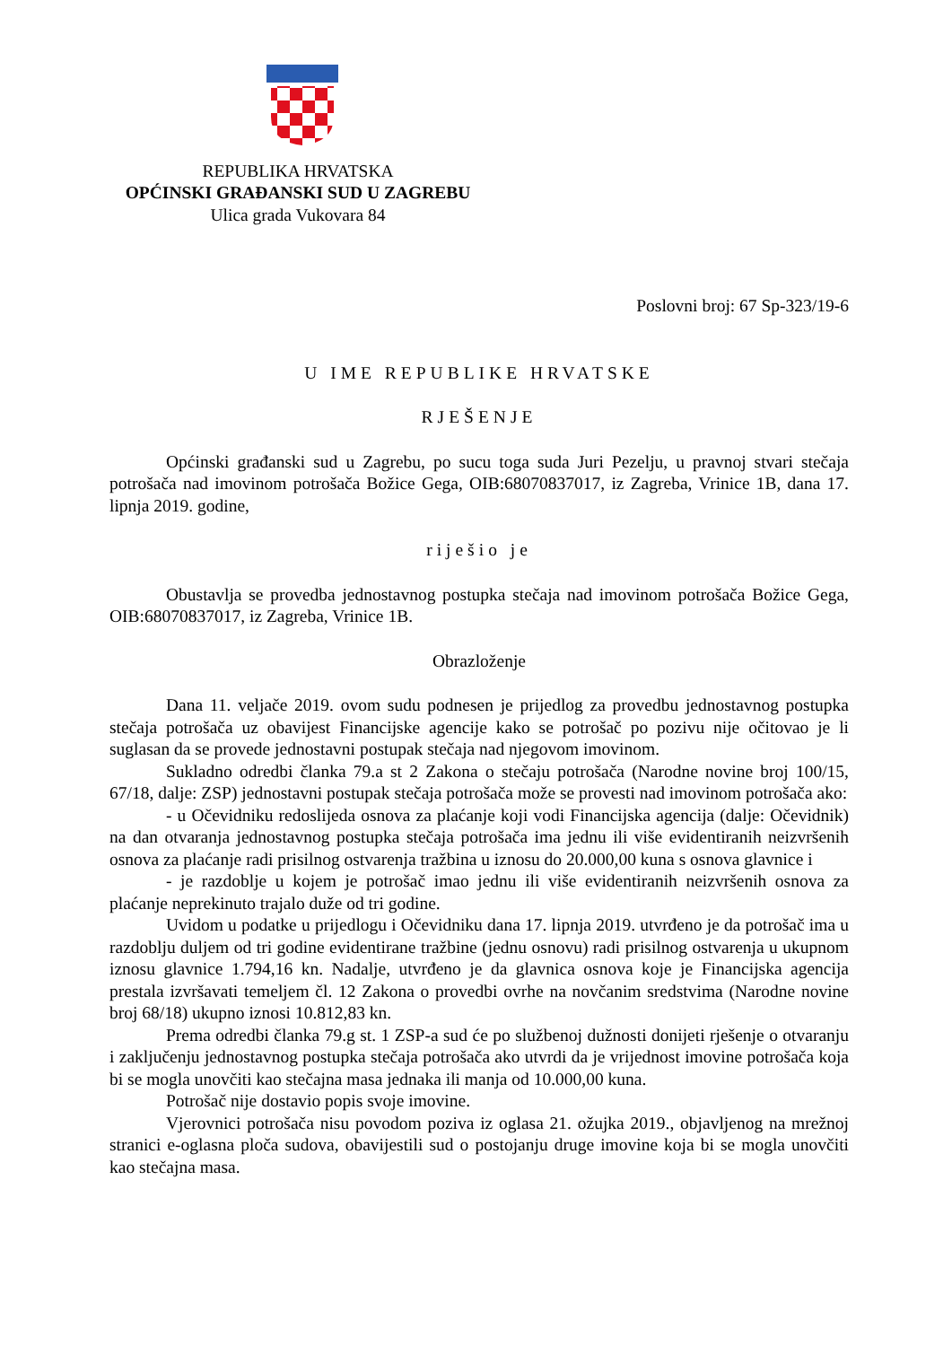REPUBLIKA HRVATSKA
OPĆINSKI GRAĐANSKI SUD U ZAGREBU
Ulica grada Vukovara 84
Poslovni broj: 67 Sp-323/19-6
U IME REPUBLIKE HRVATSKE
RJEŠENJE
Općinski građanski sud u Zagrebu, po sucu toga suda Juri Pezelju, u pravnoj stvari stečaja potrošača nad imovinom potrošača Božice Gega, OIB:68070837017, iz Zagreba, Vrinice 1B, dana 17. lipnja 2019. godine,
riješio je
Obustavlja se provedba jednostavnog postupka stečaja nad imovinom potrošača Božice Gega, OIB:68070837017, iz Zagreba, Vrinice 1B.
Obrazloženje
Dana 11. veljače 2019. ovom sudu podnesen je prijedlog za provedbu jednostavnog postupka stečaja potrošača uz obavijest Financijske agencije kako se potrošač po pozivu nije očitovao je li suglasan da se provede jednostavni postupak stečaja nad njegovom imovinom.
Sukladno odredbi članka 79.a st 2 Zakona o stečaju potrošača (Narodne novine broj 100/15, 67/18, dalje: ZSP) jednostavni postupak stečaja potrošača može se provesti nad imovinom potrošača ako:
- u Očevidniku redoslijeda osnova za plaćanje koji vodi Financijska agencija (dalje: Očevidnik) na dan otvaranja jednostavnog postupka stečaja potrošača ima jednu ili više evidentiranih neizvršenih osnova za plaćanje radi prisilnog ostvarenja tražbina u iznosu do 20.000,00 kuna s osnova glavnice i
- je razdoblje u kojem je potrošač imao jednu ili više evidentiranih neizvršenih osnova za plaćanje neprekinuto trajalo duže od tri godine.
Uvidom u podatke u prijedlogu i Očevidniku dana 17. lipnja 2019. utvrđeno je da potrošač ima u razdoblju duljem od tri godine evidentirane tražbine (jednu osnovu) radi prisilnog ostvarenja u ukupnom iznosu glavnice 1.794,16 kn. Nadalje, utvrđeno je da glavnica osnova koje je Financijska agencija prestala izvršavati temeljem čl. 12 Zakona o provedbi ovrhe na novčanim sredstvima (Narodne novine broj 68/18) ukupno iznosi 10.812,83 kn.
Prema odredbi članka 79.g st. 1 ZSP-a sud će po službenoj dužnosti donijeti rješenje o otvaranju i zaključenju jednostavnog postupka stečaja potrošača ako utvrdi da je vrijednost imovine potrošača koja bi se mogla unovčiti kao stečajna masa jednaka ili manja od 10.000,00 kuna.
Potrošač nije dostavio popis svoje imovine.
Vjerovnici potrošača nisu povodom poziva iz oglasa 21. ožujka 2019., objavljenog na mrežnoj stranici e-oglasna ploča sudova, obavijestili sud o postojanju druge imovine koja bi se mogla unovčiti kao stečajna masa.